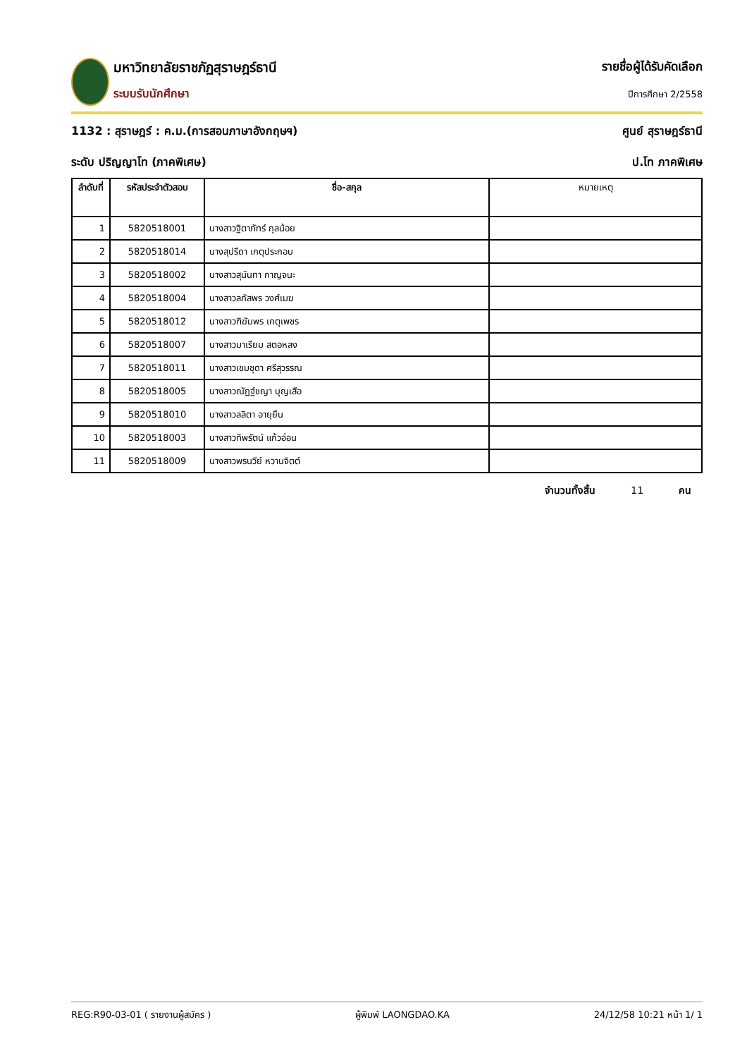มหาวิทยาลัยราชภัฏสุราษฎร์ธานี
ระบบรับนักศึกษา
รายชื่อผู้ได้รับคัดเลือก
ปีการศึกษา 2/2558
1132 : สุราษฎร์ : ค.ม.(การสอนภาษาอังกฤษฯ) ศูนย์ สุราษฎร์ธานี
ระดับ ปริญญาโท (ภาคพิเศษ) ป.โท ภาคพิเศษ
| ลำดับที่ | รหัสประจำตัวสอบ | ชื่อ-สกุล | หมายเหตุ |
| --- | --- | --- | --- |
| 1 | 5820518001 | นางสาวฐิตาภัทร์ กุลน้อย | |
| 2 | 5820518014 | นางสุปรีดา เกตุประกอบ | |
| 3 | 5820518002 | นางสาวสุนันทา กาญจนะ | |
| 4 | 5820518004 | นางสาวลภัสพร วงศ์เมฆ | |
| 5 | 5820518012 | นางสาวฑิฆัมพร เกตุเพชร | |
| 6 | 5820518007 | นางสาวมาเรียม สตอหลง | |
| 7 | 5820518011 | นางสาวเขมชุดา ศรีสุวรรณ | |
| 8 | 5820518005 | นางสาวณัฏฐ์ชญา บุญเสือ | |
| 9 | 5820518010 | นางสาวลลิตา อายุยืน | |
| 10 | 5820518003 | นางสาวทิพรัตน์ แก้วอ่อน | |
| 11 | 5820518009 | นางสาวพรนวีย์ หวานจิตต์ | |
จำนวนทั้งสิ้น 11 คน
REG:R90-03-01 ( รายงานผู้สมัคร ) ผู้พิมพ์ LAONGDAO.KA 24/12/58 10:21 หน้า 1/ 1